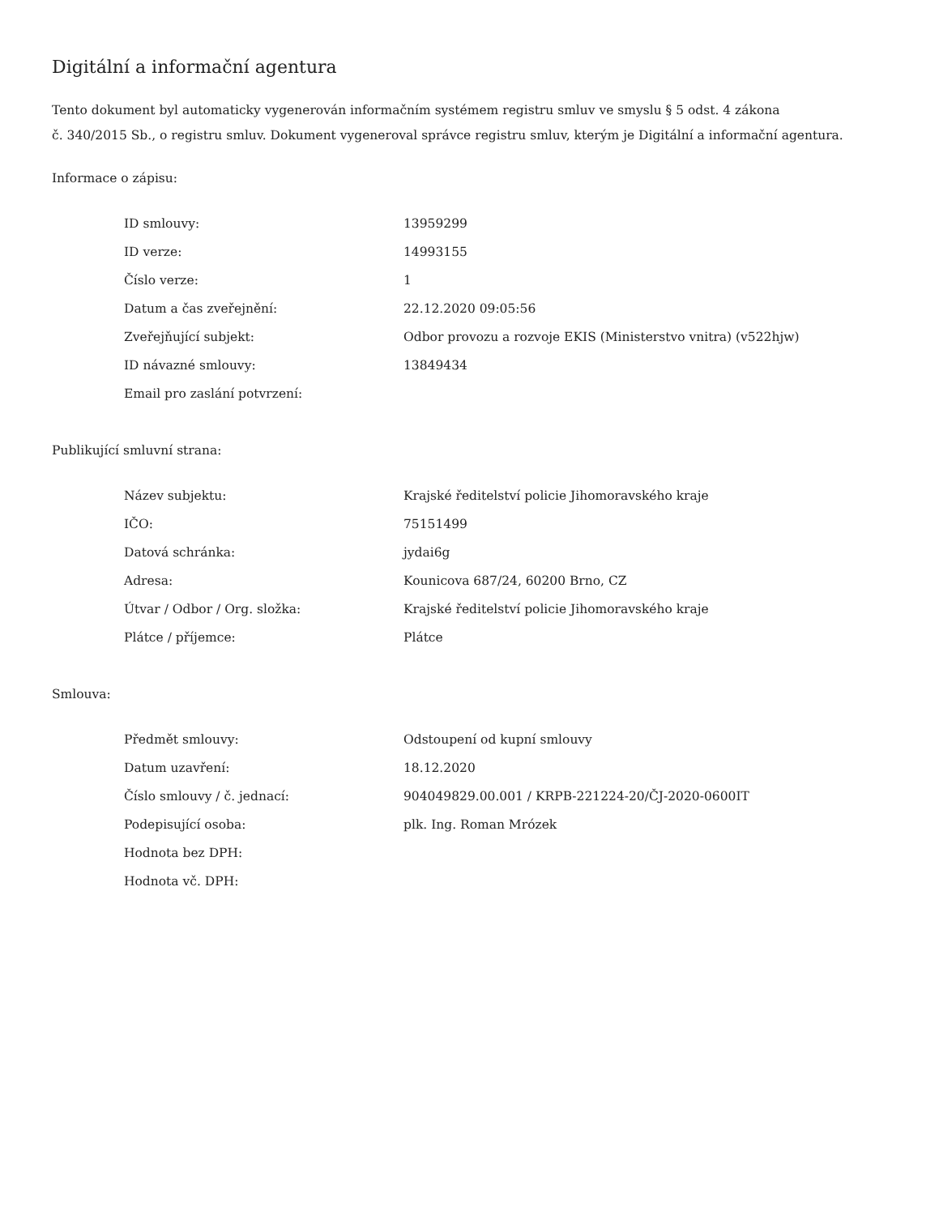Digitální a informační agentura
Tento dokument byl automaticky vygenerován informačním systémem registru smluv ve smyslu § 5 odst. 4 zákona
č. 340/2015 Sb., o registru smluv. Dokument vygeneroval správce registru smluv, kterým je Digitální a informační agentura.
Informace o zápisu:
| ID smlouvy: | 13959299 |
| ID verze: | 14993155 |
| Číslo verze: | 1 |
| Datum a čas zveřejnění: | 22.12.2020 09:05:56 |
| Zveřejňující subjekt: | Odbor provozu a rozvoje EKIS (Ministerstvo vnitra) (v522hjw) |
| ID návazné smlouvy: | 13849434 |
| Email pro zaslání potvrzení: | |
Publikující smluvní strana:
| Název subjektu: | Krajské ředitelství policie Jihomoravského kraje |
| IČO: | 75151499 |
| Datová schránka: | jydai6g |
| Adresa: | Kounicova 687/24, 60200 Brno, CZ |
| Útvar / Odbor / Org. složka: | Krajské ředitelství policie Jihomoravského kraje |
| Plátce / příjemce: | Plátce |
Smlouva:
| Předmět smlouvy: | Odstoupení od kupní smlouvy |
| Datum uzavření: | 18.12.2020 |
| Číslo smlouvy / č. jednací: | 904049829.00.001 / KRPB-221224-20/ČJ-2020-0600IT |
| Podepisující osoba: | plk. Ing. Roman Mrózek |
| Hodnota bez DPH: | |
| Hodnota vč. DPH: | |